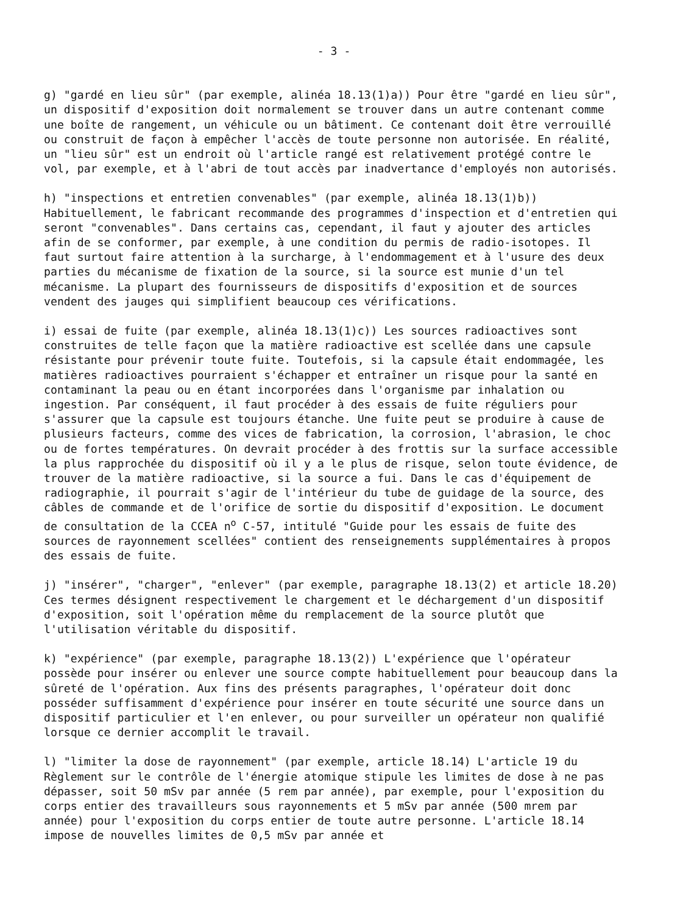- 3 -
g) "gardé en lieu sûr" (par exemple, alinéa 18.13(1)a)) Pour être "gardé en lieu sûr", un dispositif d'exposition doit normalement se trouver dans un autre contenant comme une boîte de rangement, un véhicule ou un bâtiment. Ce contenant doit être verrouillé ou construit de façon à empêcher l'accès de toute personne non autorisée. En réalité, un "lieu sûr" est un endroit où l'article rangé est relativement protégé contre le vol, par exemple, et à l'abri de tout accès par inadvertance d'employés non autorisés.
h) "inspections et entretien convenables" (par exemple, alinéa 18.13(1)b)) Habituellement, le fabricant recommande des programmes d'inspection et d'entretien qui seront "convenables". Dans certains cas, cependant, il faut y ajouter des articles afin de se conformer, par exemple, à une condition du permis de radio-isotopes. Il faut surtout faire attention à la surcharge, à l'endommagement et à l'usure des deux parties du mécanisme de fixation de la source, si la source est munie d'un tel mécanisme. La plupart des fournisseurs de dispositifs d'exposition et de sources vendent des jauges qui simplifient beaucoup ces vérifications.
i) essai de fuite (par exemple, alinéa 18.13(1)c)) Les sources radioactives sont construites de telle façon que la matière radioactive est scellée dans une capsule résistante pour prévenir toute fuite. Toutefois, si la capsule était endommagée, les matières radioactives pourraient s'échapper et entraîner un risque pour la santé en contaminant la peau ou en étant incorporées dans l'organisme par inhalation ou ingestion. Par conséquent, il faut procéder à des essais de fuite réguliers pour s'assurer que la capsule est toujours étanche. Une fuite peut se produire à cause de plusieurs facteurs, comme des vices de fabrication, la corrosion, l'abrasion, le choc ou de fortes températures. On devrait procéder à des frottis sur la surface accessible la plus rapprochée du dispositif où il y a le plus de risque, selon toute évidence, de trouver de la matière radioactive, si la source a fui. Dans le cas d'équipement de radiographie, il pourrait s'agir de l'intérieur du tube de guidage de la source, des câbles de commande et de l'orifice de sortie du dispositif d'exposition. Le document de consultation de la CCEA n<sup>o</sup> C-57, intitulé "Guide pour les essais de fuite des sources de rayonnement scellées" contient des renseignements supplémentaires à propos des essais de fuite.
j) "insérer", "charger", "enlever" (par exemple, paragraphe 18.13(2) et article 18.20) Ces termes désignent respectivement le chargement et le déchargement d'un dispositif d'exposition, soit l'opération même du remplacement de la source plutôt que l'utilisation véritable du dispositif.
k) "expérience" (par exemple, paragraphe 18.13(2)) L'expérience que l'opérateur possède pour insérer ou enlever une source compte habituellement pour beaucoup dans la sûreté de l'opération. Aux fins des présents paragraphes, l'opérateur doit donc posséder suffisamment d'expérience pour insérer en toute sécurité une source dans un dispositif particulier et l'en enlever, ou pour surveiller un opérateur non qualifié lorsque ce dernier accomplit le travail.
l) "limiter la dose de rayonnement" (par exemple, article 18.14) L'article 19 du Règlement sur le contrôle de l'énergie atomique stipule les limites de dose à ne pas dépasser, soit 50 mSv par année (5 rem par année), par exemple, pour l'exposition du corps entier des travailleurs sous rayonnements et 5 mSv par année (500 mrem par année) pour l'exposition du corps entier de toute autre personne. L'article 18.14 impose de nouvelles limites de 0,5 mSv par année et